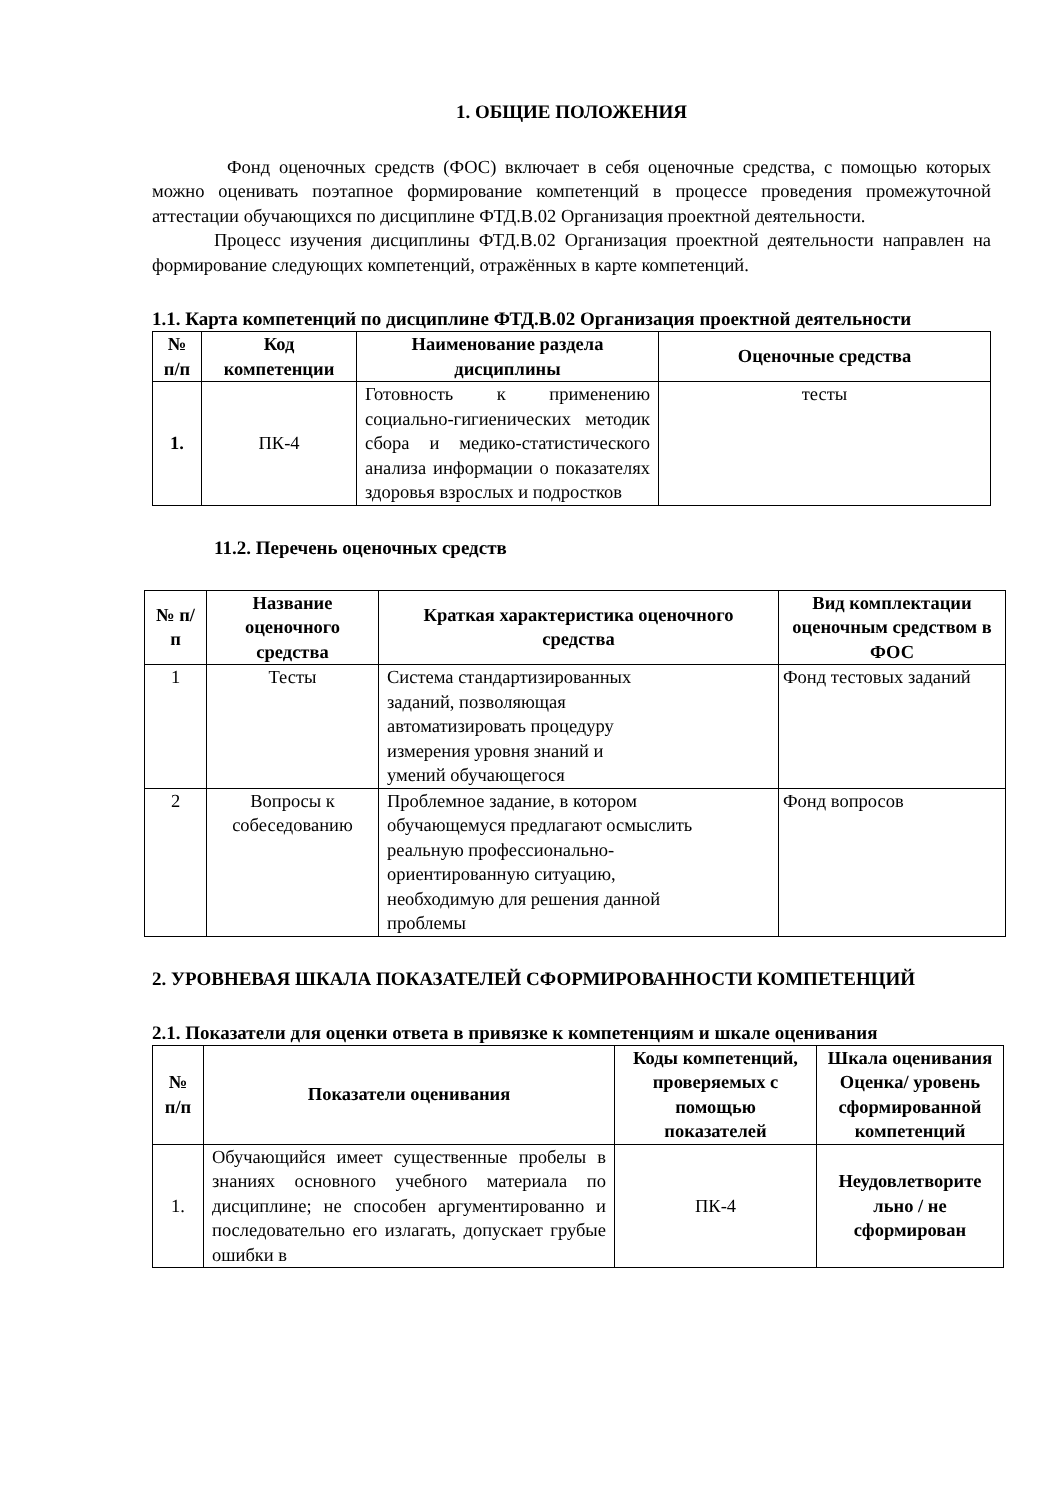1. ОБЩИЕ ПОЛОЖЕНИЯ
Фонд оценочных средств (ФОС) включает в себя оценочные средства, с помощью которых можно оценивать поэтапное формирование компетенций в процессе проведения промежуточной аттестации обучающихся по дисциплине ФТД.В.02 Организация проектной деятельности.
Процесс изучения дисциплины ФТД.В.02 Организация проектной деятельности направлен на формирование следующих компетенций, отражённых в карте компетенций.
1.1. Карта компетенций по дисциплине ФТД.В.02 Организация проектной деятельности
| № п/п | Код компетенции | Наименование раздела дисциплины | Оценочные средства |
| --- | --- | --- | --- |
| 1. | ПК-4 | Готовность к применению социально-гигиенических методик сбора и медико-статистического анализа информации о показателях здоровья взрослых и подростков | тесты |
11.2. Перечень оценочных средств
| № п/п | Название оценочного средства | Краткая характеристика оценочного средства | Вид комплектации оценочным средством в ФОС |
| --- | --- | --- | --- |
| 1 | Тесты | Система стандартизированных заданий, позволяющая автоматизировать процедуру измерения уровня знаний и умений обучающегося | Фонд тестовых заданий |
| 2 | Вопросы к собеседованию | Проблемное задание, в котором обучающемуся предлагают осмыслить реальную профессионально- ориентированную ситуацию, необходимую для решения данной проблемы | Фонд вопросов |
2. УРОВНЕВАЯ ШКАЛА ПОКАЗАТЕЛЕЙ СФОРМИРОВАННОСТИ КОМПЕТЕНЦИЙ
2.1. Показатели для оценки ответа в привязке к компетенциям и шкале оценивания
| № п/п | Показатели оценивания | Коды компетенций, проверяемых с помощью показателей | Шкала оценивания Оценка/ уровень сформированной компетенций |
| --- | --- | --- | --- |
| 1. | Обучающийся имеет существенные пробелы в знаниях основного учебного материала по дисциплине; не способен аргументированно и последовательно его излагать, допускает грубые ошибки в | ПК-4 | Неудовлетворите льно / не сформирован |